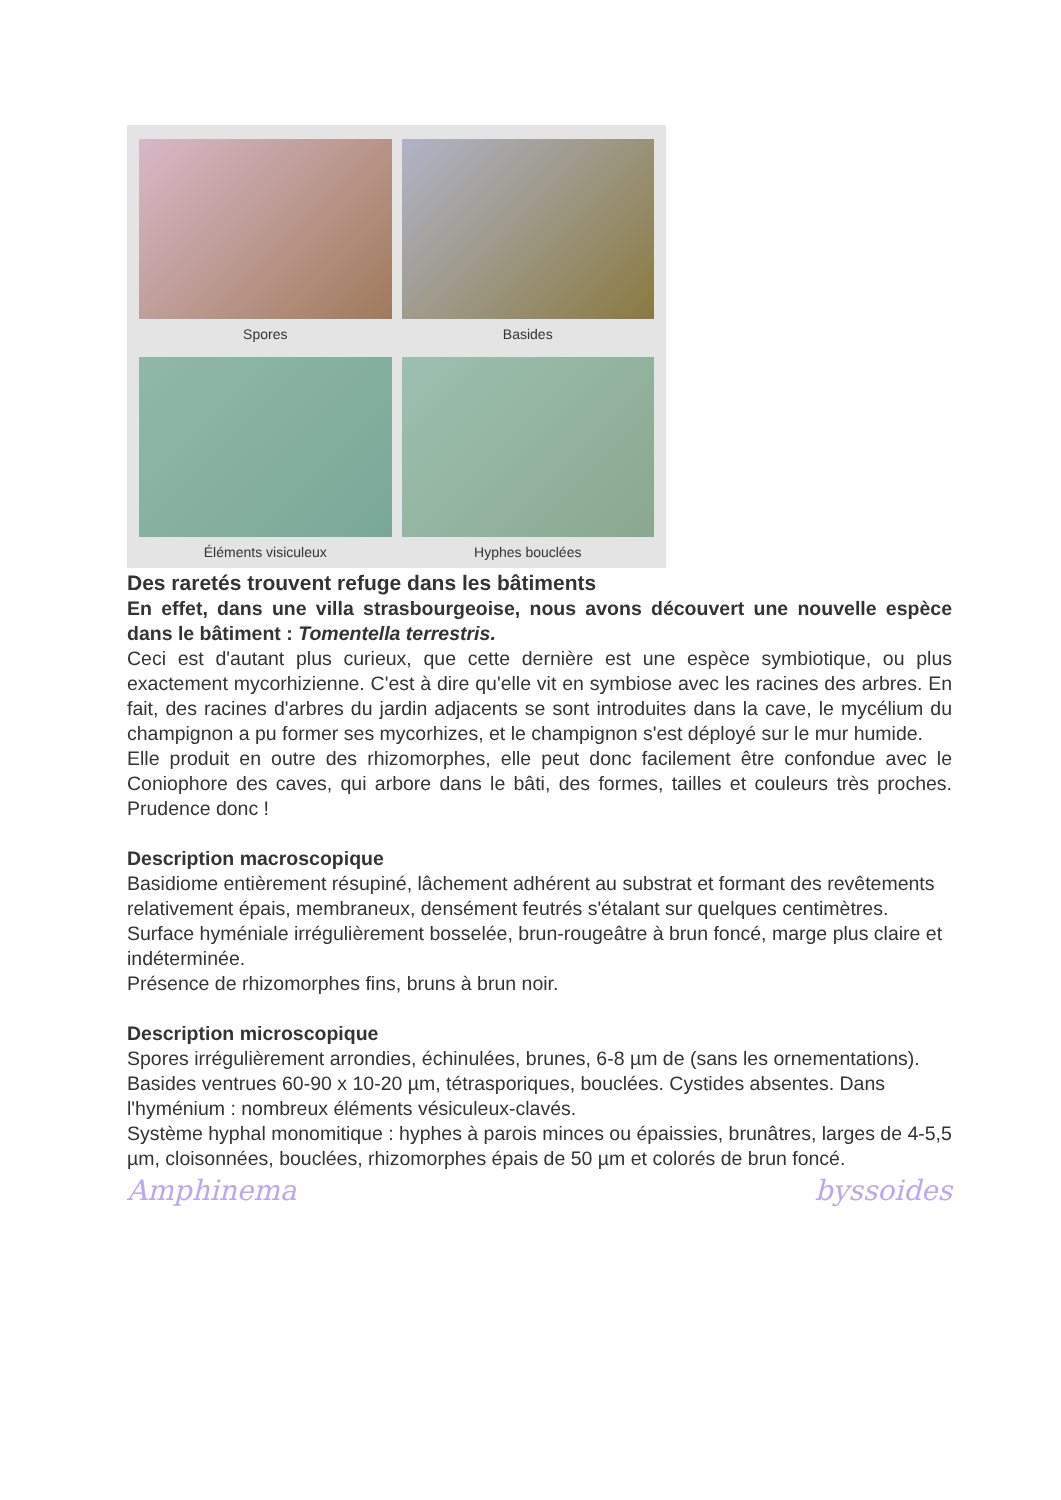Spores
Basides
Éléments visiculeux
Hyphes bouclées
Des raretés trouvent refuge dans les bâtiments
En effet, dans une villa strasbourgeoise, nous avons découvert une nouvelle espèce dans le bâtiment : Tomentella terrestris.
Ceci est d'autant plus curieux, que cette dernière est une espèce symbiotique, ou plus exactement mycorhizienne. C'est à dire qu'elle vit en symbiose avec les racines des arbres. En fait, des racines d'arbres du jardin adjacents se sont introduites dans la cave, le mycélium du champignon a pu former ses mycorhizes, et le champignon s'est déployé sur le mur humide.
Elle produit en outre des rhizomorphes, elle peut donc facilement être confondue avec le Coniophore des caves, qui arbore dans le bâti, des formes, tailles et couleurs très proches. Prudence donc !
Description macroscopique
Basidiome entièrement résupiné, lâchement adhérent au substrat et formant des revêtements relativement épais, membraneux, densément feutrés s'étalant sur quelques centimètres. Surface hyméniale irrégulièrement bosselée, brun-rougeâtre à brun foncé, marge plus claire et indéterminée.
Présence de rhizomorphes fins, bruns à brun noir.
Description microscopique
Spores irrégulièrement arrondies, échinulées, brunes, 6-8 µm de (sans les ornementations). Basides ventrues 60-90 x 10-20 µm, tétrasporiques, bouclées. Cystides absentes. Dans l'hyménium : nombreux éléments vésiculeux-clavés.
Système hyphal monomitique : hyphes à parois minces ou épaissies, brunâtres, larges de 4-5,5 µm, cloisonnées, bouclées, rhizomorphes épais de 50 µm et colorés de brun foncé.
Amphinema byssoides